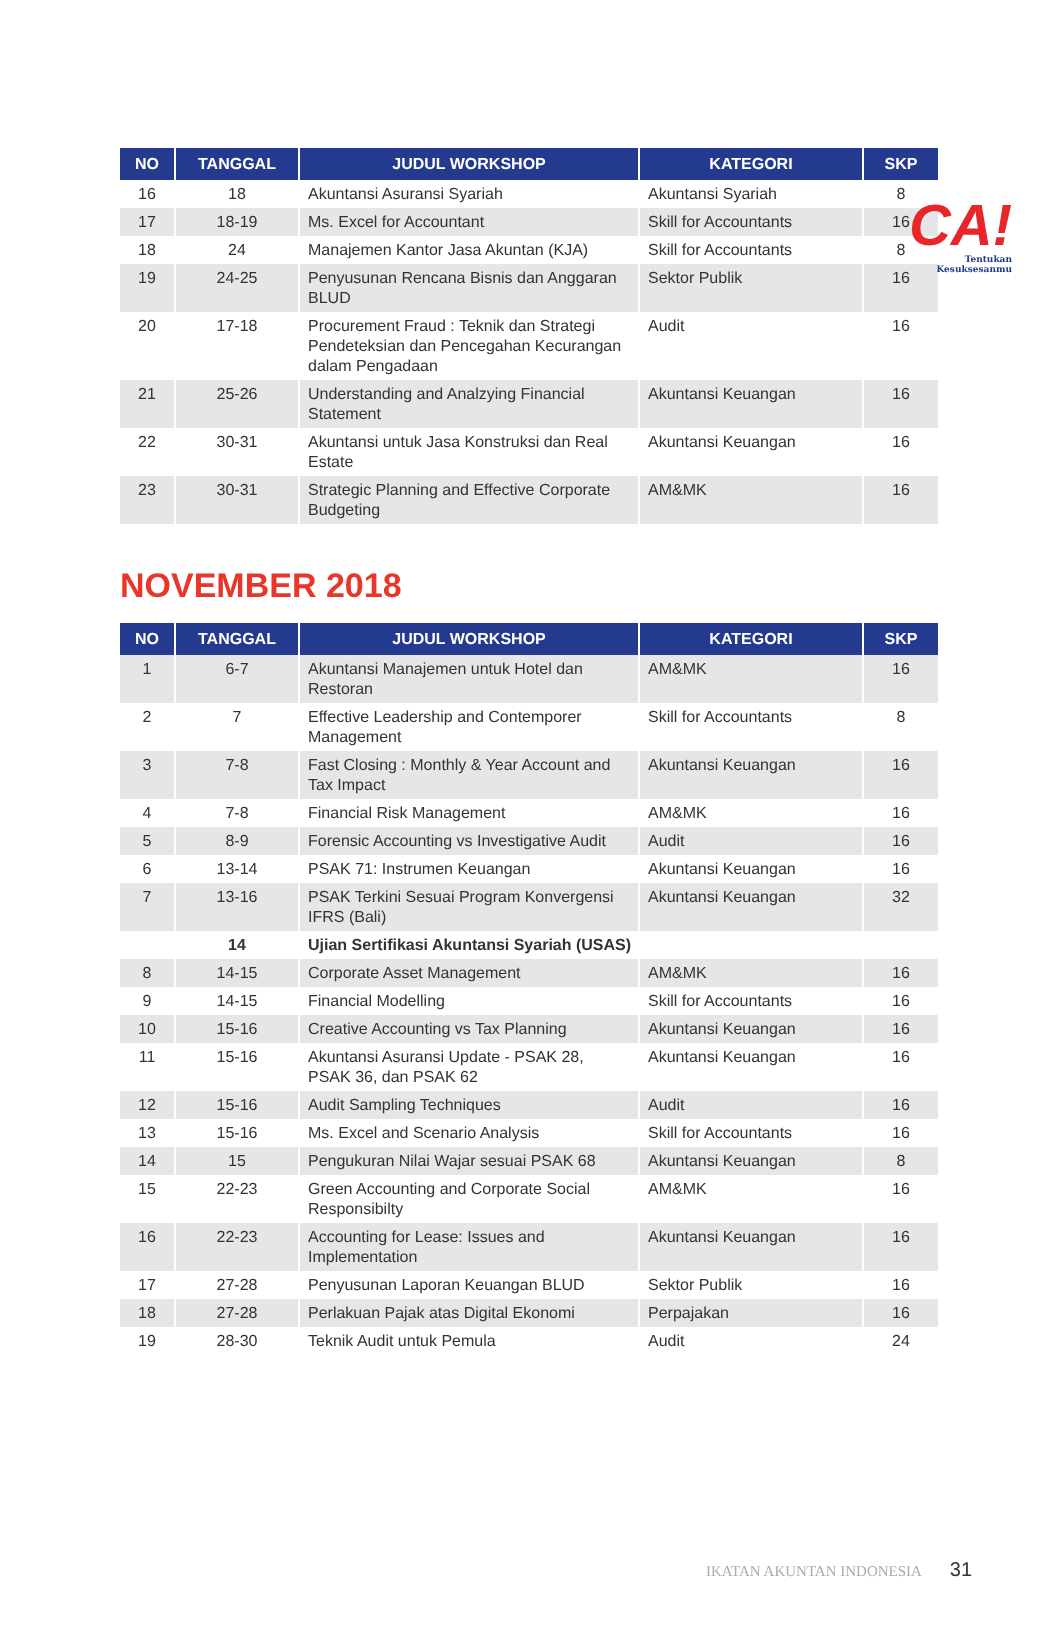CA!
Tentukan
Kesuksesanmu
| NO | TANGGAL | JUDUL WORKSHOP | KATEGORI | SKP |
| --- | --- | --- | --- | --- |
| 16 | 18 | Akuntansi Asuransi Syariah | Akuntansi Syariah | 8 |
| 17 | 18-19 | Ms. Excel for Accountant | Skill for Accountants | 16 |
| 18 | 24 | Manajemen Kantor Jasa Akuntan (KJA) | Skill for Accountants | 8 |
| 19 | 24-25 | Penyusunan Rencana Bisnis dan Anggaran BLUD | Sektor Publik | 16 |
| 20 | 17-18 | Procurement Fraud : Teknik dan Strategi Pendeteksian dan Pencegahan Kecurangan dalam Pengadaan | Audit | 16 |
| 21 | 25-26 | Understanding and Analzying Financial Statement | Akuntansi Keuangan | 16 |
| 22 | 30-31 | Akuntansi untuk Jasa Konstruksi dan Real Estate | Akuntansi Keuangan | 16 |
| 23 | 30-31 | Strategic Planning and Effective Corporate Budgeting | AM&MK | 16 |
NOVEMBER 2018
| NO | TANGGAL | JUDUL WORKSHOP | KATEGORI | SKP |
| --- | --- | --- | --- | --- |
| 1 | 6-7 | Akuntansi Manajemen untuk Hotel dan Restoran | AM&MK | 16 |
| 2 | 7 | Effective Leadership and Contemporer Management | Skill for Accountants | 8 |
| 3 | 7-8 | Fast Closing : Monthly & Year Account and Tax Impact | Akuntansi Keuangan | 16 |
| 4 | 7-8 | Financial Risk Management | AM&MK | 16 |
| 5 | 8-9 | Forensic Accounting vs Investigative Audit | Audit | 16 |
| 6 | 13-14 | PSAK 71: Instrumen Keuangan | Akuntansi Keuangan | 16 |
| 7 | 13-16 | PSAK Terkini Sesuai Program Konvergensi IFRS (Bali) | Akuntansi Keuangan | 32 |
| | 14 | Ujian Sertifikasi Akuntansi Syariah (USAS) | | |
| 8 | 14-15 | Corporate Asset Management | AM&MK | 16 |
| 9 | 14-15 | Financial Modelling | Skill for Accountants | 16 |
| 10 | 15-16 | Creative Accounting vs Tax Planning | Akuntansi Keuangan | 16 |
| 11 | 15-16 | Akuntansi Asuransi Update - PSAK 28, PSAK 36, dan PSAK 62 | Akuntansi Keuangan | 16 |
| 12 | 15-16 | Audit Sampling Techniques | Audit | 16 |
| 13 | 15-16 | Ms. Excel and Scenario Analysis | Skill for Accountants | 16 |
| 14 | 15 | Pengukuran Nilai Wajar sesuai PSAK 68 | Akuntansi Keuangan | 8 |
| 15 | 22-23 | Green Accounting and Corporate Social Responsibilty | AM&MK | 16 |
| 16 | 22-23 | Accounting for Lease: Issues and Implementation | Akuntansi Keuangan | 16 |
| 17 | 27-28 | Penyusunan Laporan Keuangan BLUD | Sektor Publik | 16 |
| 18 | 27-28 | Perlakuan Pajak atas Digital Ekonomi | Perpajakan | 16 |
| 19 | 28-30 | Teknik Audit untuk Pemula | Audit | 24 |
IKATAN AKUNTAN INDONESIA 31